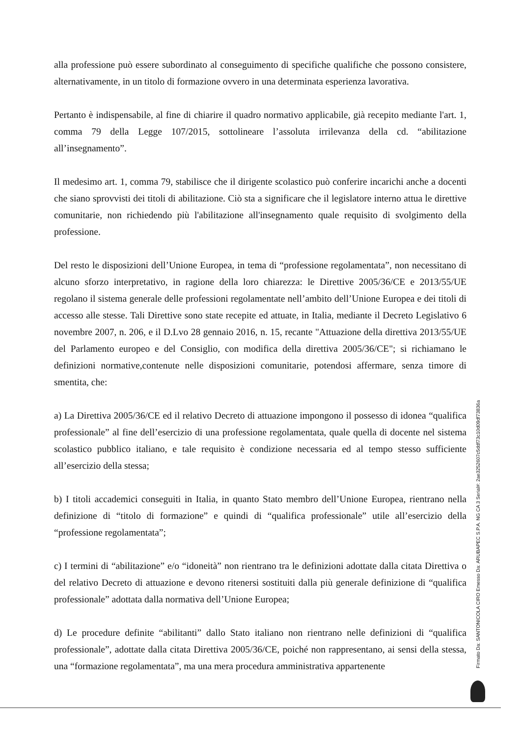alla professione può essere subordinato al conseguimento di specifiche qualifiche che possono consistere, alternativamente, in un titolo di formazione ovvero in una determinata esperienza lavorativa.
Pertanto è indispensabile, al fine di chiarire il quadro normativo applicabile, già recepito mediante l'art. 1, comma 79 della Legge 107/2015, sottolineare l’assoluta irrilevanza della cd. “abilitazione all’insegnamento”.
Il medesimo art. 1, comma 79, stabilisce che il dirigente scolastico può conferire incarichi anche a docenti che siano sprovvisti dei titoli di abilitazione. Ciò sta a significare che il legislatore interno attua le direttive comunitarie, non richiedendo più l'abilitazione all'insegnamento quale requisito di svolgimento della professione.
Del resto le disposizioni dell’Unione Europea, in tema di “professione regolamentata”, non necessitano di alcuno sforzo interpretativo, in ragione della loro chiarezza: le Direttive 2005/36/CE e 2013/55/UE regolano il sistema generale delle professioni regolamentate nell’ambito dell’Unione Europea e dei titoli di accesso alle stesse. Tali Direttive sono state recepite ed attuate, in Italia, mediante il Decreto Legislativo 6 novembre 2007, n. 206, e il D.Lvo 28 gennaio 2016, n. 15, recante "Attuazione della direttiva 2013/55/UE del Parlamento europeo e del Consiglio, con modifica della direttiva 2005/36/CE"; si richiamano le definizioni normative,contenute nelle disposizioni comunitarie, potendosi affermare, senza timore di smentita, che:
a) La Direttiva 2005/36/CE ed il relativo Decreto di attuazione impongono il possesso di idonea “qualifica professionale” al fine dell’esercizio di una professione regolamentata, quale quella di docente nel sistema scolastico pubblico italiano, e tale requisito è condizione necessaria ed al tempo stesso sufficiente all’esercizio della stessa;
b) I titoli accademici conseguiti in Italia, in quanto Stato membro dell’Unione Europea, rientrano nella definizione di “titolo di formazione” e quindi di “qualifica professionale” utile all’esercizio della “professione regolamentata”;
c) I termini di “abilitazione” e/o “idoneità” non rientrano tra le definizioni adottate dalla citata Direttiva o del relativo Decreto di attuazione e devono ritenersi sostituiti dalla più generale definizione di “qualifica professionale” adottata dalla normativa dell’Unione Europea;
d) Le procedure definite “abilitanti” dallo Stato italiano non rientrano nelle definizioni di “qualifica professionale”, adottate dalla citata Direttiva 2005/36/CE, poiché non rappresentano, ai sensi della stessa, una “formazione regolamentata”, ma una mera procedura amministrativa appartenente
Firmato Da: SANTONICOLA CIRO Emesso Da: ARUBAPEC S.P.A. NG CA 3 Serial#: 2ae3252607c5ddf73c10d09df73836a